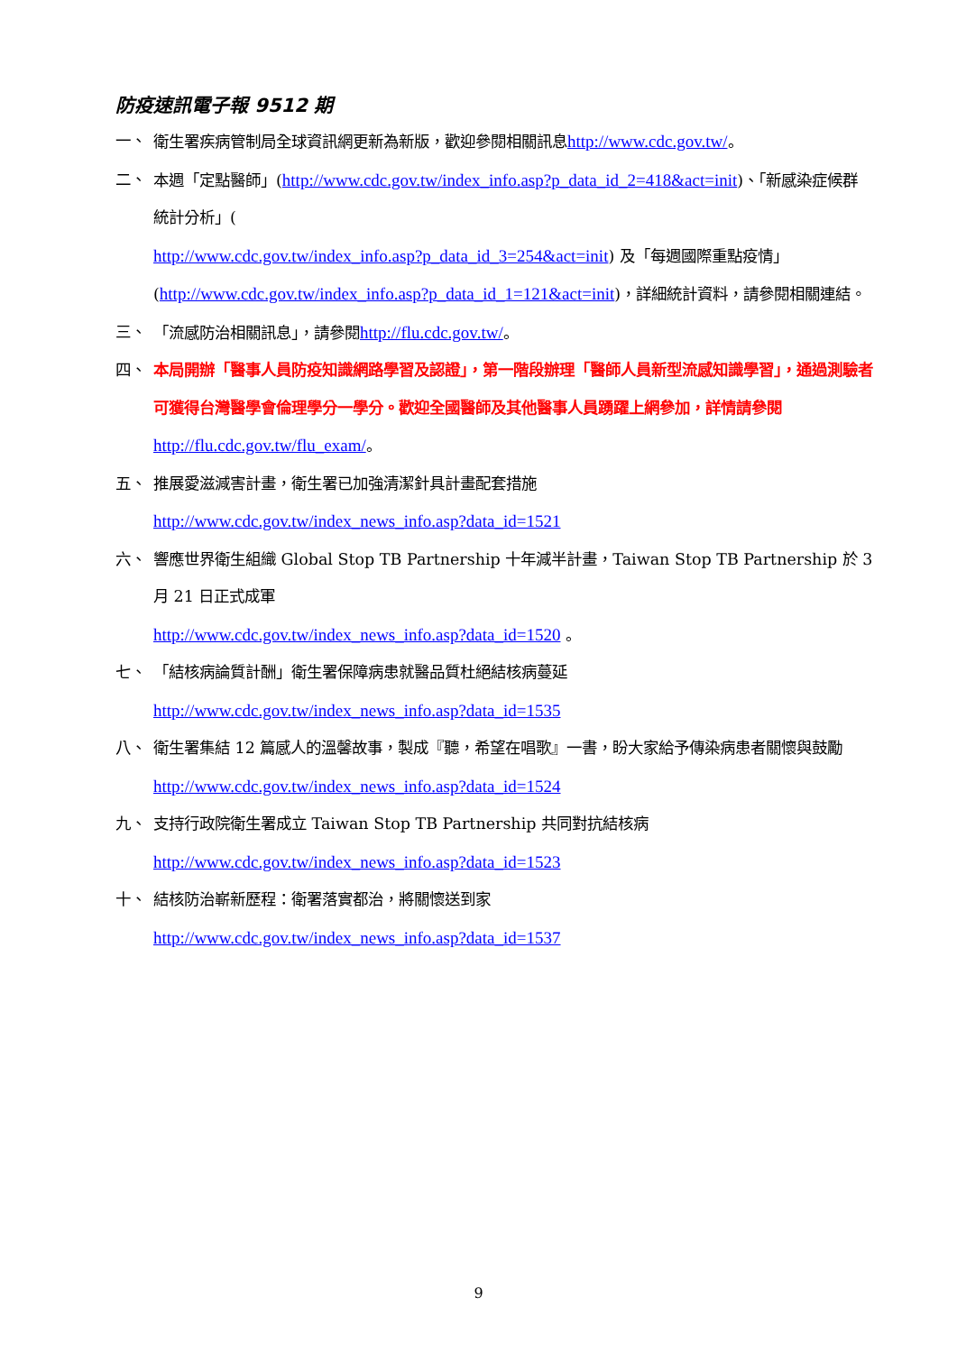防疫速訊電子報 9512 期
一、 衛生署疾病管制局全球資訊網更新為新版，歡迎參閱相關訊息http://www.cdc.gov.tw/。
二、 本週「定點醫師」(http://www.cdc.gov.tw/index_info.asp?p_data_id_2=418&act=init)、「新感染症候群統計分析」(
http://www.cdc.gov.tw/index_info.asp?p_data_id_3=254&act=init) 及「每週國際重點疫情」(http://www.cdc.gov.tw/index_info.asp?p_data_id_1=121&act=init)，詳細統計資料，請參閱相關連結。
三、 「流感防治相關訊息」，請參閱http://flu.cdc.gov.tw/。
四、 本局開辦「醫事人員防疫知識網路學習及認證」，第一階段辦理「醫師人員新型流感知識學習」，通過測驗者可獲得台灣醫學會倫理學分一學分。歡迎全國醫師及其他醫事人員踴躍上網參加，詳情請參閱 http://flu.cdc.gov.tw/flu_exam/。
五、 推展愛滋減害計畫，衛生署已加強清潔針具計畫配套措施
http://www.cdc.gov.tw/index_news_info.asp?data_id=1521
六、 響應世界衛生組織 Global Stop TB Partnership 十年減半計畫，Taiwan Stop TB Partnership 於 3 月 21 日正式成軍
http://www.cdc.gov.tw/index_news_info.asp?data_id=1520 。
七、 「結核病論質計酬」衛生署保障病患就醫品質杜絕結核病蔓延
http://www.cdc.gov.tw/index_news_info.asp?data_id=1535
八、 衛生署集結 12 篇感人的溫馨故事，製成『聽，希望在唱歌』一書，盼大家給予傳染病患者關懷與鼓勵 http://www.cdc.gov.tw/index_news_info.asp?data_id=1524
九、 支持行政院衛生署成立 Taiwan Stop TB Partnership 共同對抗結核病
http://www.cdc.gov.tw/index_news_info.asp?data_id=1523
十、 結核防治嶄新歷程：衛署落實都治，將關懷送到家
http://www.cdc.gov.tw/index_news_info.asp?data_id=1537
9